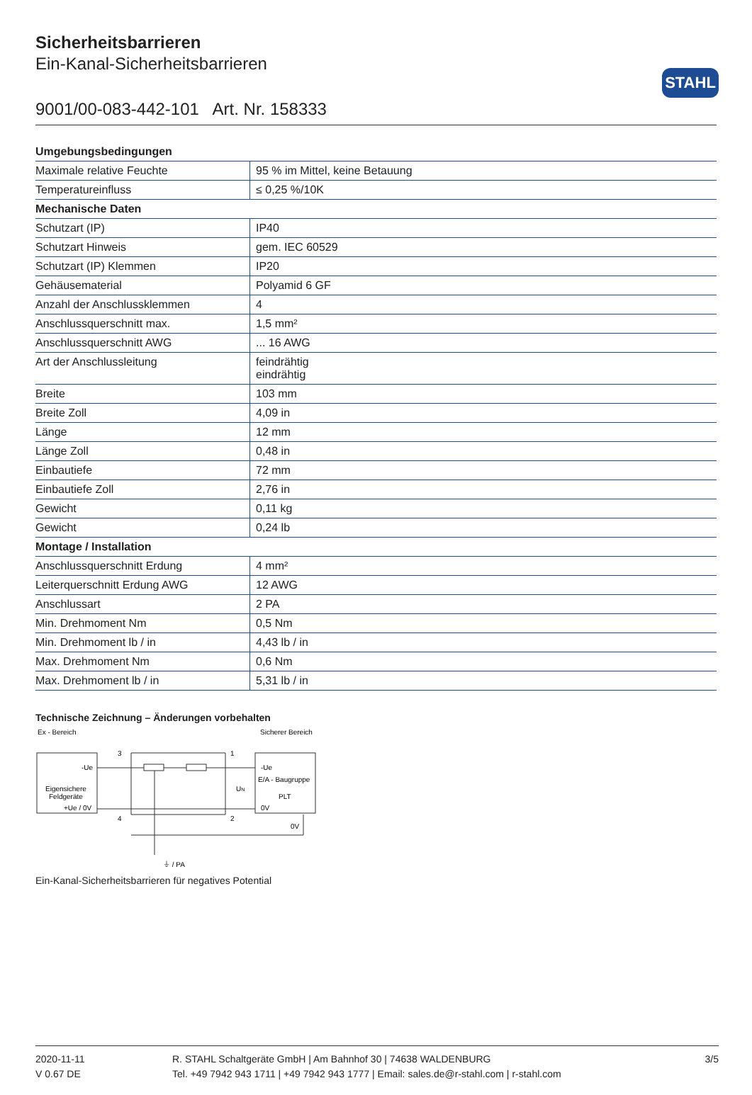STAHL
Sicherheitsbarrieren
Ein-Kanal-Sicherheitsbarrieren
9001/00-083-442-101 Art. Nr. 158333
| Umgebungsbedingungen | |
| --- | --- |
| Maximale relative Feuchte | 95 % im Mittel, keine Betauung |
| Temperatureinfluss | ≤ 0,25 %/10K |
| Mechanische Daten | |
| Schutzart (IP) | IP40 |
| Schutzart Hinweis | gem. IEC 60529 |
| Schutzart (IP) Klemmen | IP20 |
| Gehäusematerial | Polyamid 6 GF |
| Anzahl der Anschlussklemmen | 4 |
| Anschlussquerschnitt max. | 1,5 mm² |
| Anschlussquerschnitt AWG | ... 16 AWG |
| Art der Anschlussleitung | feindrähtig eindrähtig |
| Breite | 103 mm |
| Breite Zoll | 4,09 in |
| Länge | 12 mm |
| Länge Zoll | 0,48 in |
| Einbautiefe | 72 mm |
| Einbautiefe Zoll | 2,76 in |
| Gewicht | 0,11 kg |
| Gewicht | 0,24 lb |
| Montage / Installation | |
| Anschlussquerschnitt Erdung | 4 mm² |
| Leiterquerschnitt Erdung AWG | 12 AWG |
| Anschlussart | 2 PA |
| Min. Drehmoment Nm | 0,5 Nm |
| Min. Drehmoment lb / in | 4,43 lb / in |
| Max. Drehmoment Nm | 0,6 Nm |
| Max. Drehmoment lb / in | 5,31 lb / in |
Technische Zeichnung – Änderungen vorbehalten
Ex - Bereich
Sicherer Bereich
-Ue
Eigensichere
Feldgeräte
+Ue / 0V
-Ue
E/A - Baugruppe
PLT
0V
0V
3
1
4
2
UN
⏚ / PA
Ein-Kanal-Sicherheitsbarrieren für negatives Potential
2020-11-11
V 0.67 DE
R. STAHL Schaltgeräte GmbH | Am Bahnhof 30 | 74638 WALDENBURG
Tel. +49 7942 943 1711 | +49 7942 943 1777 | Email: sales.de@r-stahl.com | r-stahl.com
3/5